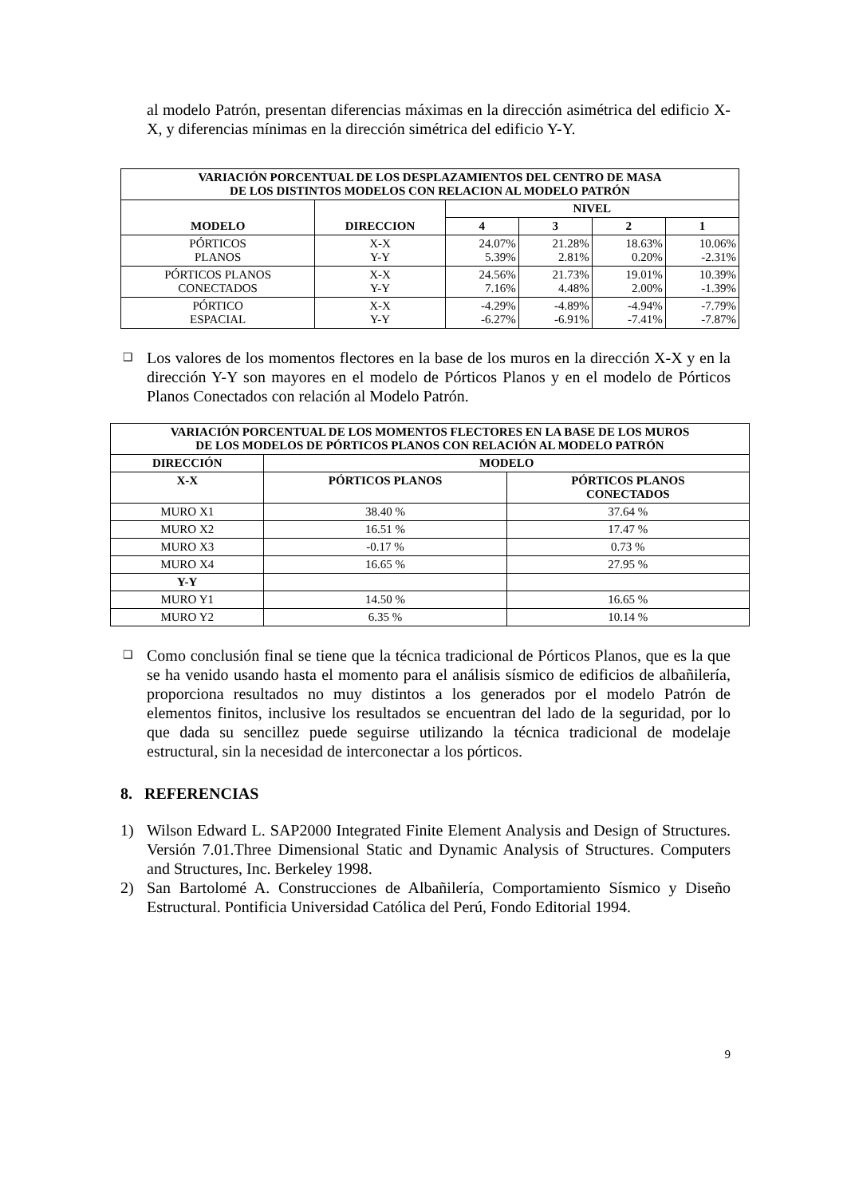al modelo Patrón, presentan diferencias máximas en la dirección asimétrica del edificio X-X, y diferencias mínimas en la dirección simétrica del edificio Y-Y.
| VARIACIÓN PORCENTUAL DE LOS DESPLAZAMIENTOS DEL CENTRO DE MASA DE LOS DISTINTOS MODELOS CON RELACION AL MODELO PATRÓN | | | | | |
| --- | --- | --- | --- | --- | --- |
| MODELO | DIRECCION | NIVEL | | | |
| | | 4 | 3 | 2 | 1 |
| PÓRTICOS PLANOS | X-X Y-Y | 24.07% 5.39% | 21.28% 2.81% | 18.63% 0.20% | 10.06% -2.31% |
| PÓRTICOS PLANOS CONECTADOS | X-X Y-Y | 24.56% 7.16% | 21.73% 4.48% | 19.01% 2.00% | 10.39% -1.39% |
| PÓRTICO ESPACIAL | X-X Y-Y | -4.29% -6.27% | -4.89% -6.91% | -4.94% -7.41% | -7.79% -7.87% |
❑
Los valores de los momentos flectores en la base de los muros en la dirección X-X y en la dirección Y-Y son mayores en el modelo de Pórticos Planos y en el modelo de Pórticos Planos Conectados con relación al Modelo Patrón.
| VARIACIÓN PORCENTUAL DE LOS MOMENTOS FLECTORES EN LA BASE DE LOS MUROS DE LOS MODELOS DE PÓRTICOS PLANOS CON RELACIÓN AL MODELO PATRÓN | | |
| --- | --- | --- |
| DIRECCIÓN | MODELO | |
| X-X | PÓRTICOS PLANOS | PÓRTICOS PLANOS CONECTADOS |
| MURO X1 | 38.40 % | 37.64 % |
| MURO X2 | 16.51 % | 17.47 % |
| MURO X3 | -0.17 % | 0.73 % |
| MURO X4 | 16.65 % | 27.95 % |
| Y-Y | | |
| MURO Y1 | 14.50 % | 16.65 % |
| MURO Y2 | 6.35 % | 10.14 % |
❑
Como conclusión final se tiene que la técnica tradicional de Pórticos Planos, que es la que se ha venido usando hasta el momento para el análisis sísmico de edificios de albañilería, proporciona resultados no muy distintos a los generados por el modelo Patrón de elementos finitos, inclusive los resultados se encuentran del lado de la seguridad, por lo que dada su sencillez puede seguirse utilizando la técnica tradicional de modelaje estructural, sin la necesidad de interconectar a los pórticos.
8. REFERENCIAS
1) Wilson Edward L. SAP2000 Integrated Finite Element Analysis and Design of Structures. Versión 7.01.Three Dimensional Static and Dynamic Analysis of Structures. Computers and Structures, Inc. Berkeley 1998.
2) San Bartolomé A. Construcciones de Albañilería, Comportamiento Sísmico y Diseño Estructural. Pontificia Universidad Católica del Perú, Fondo Editorial 1994.
9